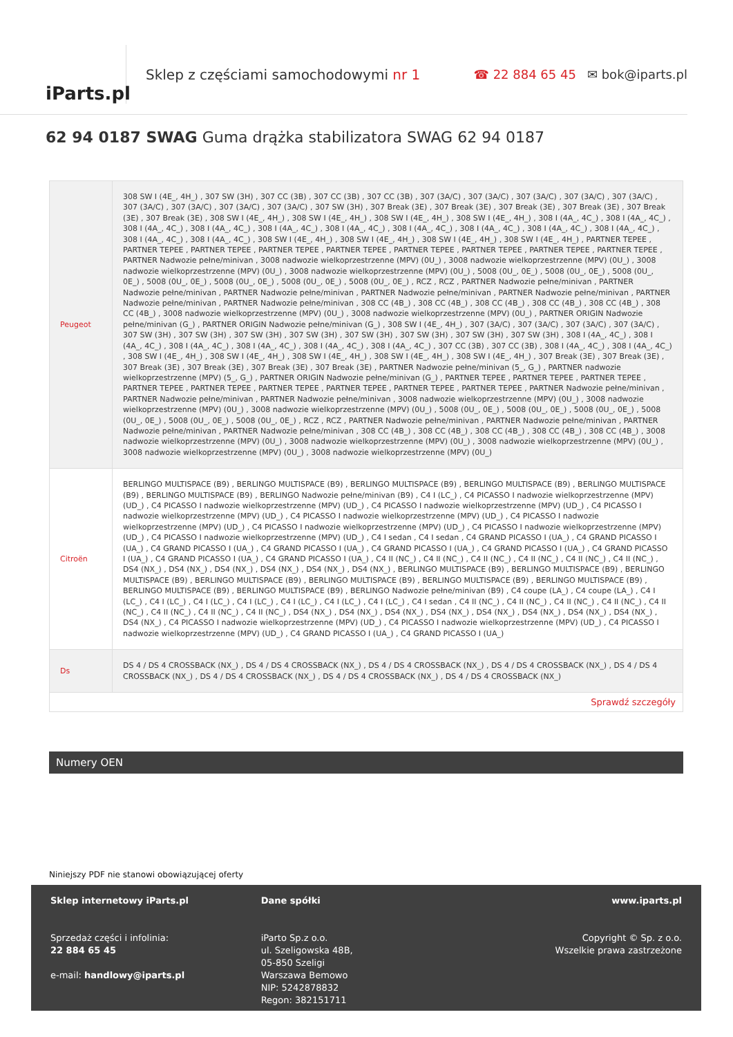iParts.pl
Sklep z częściami samochodowymi nr 1
☎ 22 884 65 45 ✉ bok@iparts.pl
62 94 0187 SWAG Guma drążka stabilizatora SWAG 62 94 0187
| Peugeot | 308 SW I (4E_, 4H_) , 307 SW (3H) , 307 CC (3B) , 307 CC (3B) , 307 CC (3B) , 307 (3A/C) , 307 (3A/C) , 307 (3A/C) , 307 (3A/C) , 307 (3A/C) , 307 (3A/C) , 307 (3A/C) , 307 (3A/C) , 307 (3A/C) , 307 SW (3H) , 307 Break (3E) , 307 Break (3E) , 307 Break (3E) , 307 Break (3E) , 307 Break (3E) , 307 Break (3E) , 308 SW I (4E_, 4H_) , 308 SW I (4E_, 4H_) , 308 SW I (4E_, 4H_) , 308 SW I (4E_, 4H_) , 308 I (4A_, 4C_) , 308 I (4A_, 4C_) , 308 I (4A_, 4C_) , 308 I (4A_, 4C_) , 308 I (4A_, 4C_) , 308 I (4A_, 4C_) , 308 I (4A_, 4C_) , 308 I (4A_, 4C_) , 308 I (4A_, 4C_) , 308 I (4A_, 4C_) , 308 I (4A_, 4C_) , 308 I (4A_, 4C_) , 308 SW I (4E_, 4H_) , 308 SW I (4E_, 4H_) , 308 SW I (4E_, 4H_) , 308 SW I (4E_, 4H_) , PARTNER TEPEE , PARTNER TEPEE , PARTNER TEPEE , PARTNER TEPEE , PARTNER TEPEE , PARTNER TEPEE , PARTNER TEPEE , PARTNER TEPEE , PARTNER TEPEE , PARTNER Nadwozie pełne/minivan , 3008 nadwozie wielkoprzestrzenne (MPV) (0U_) , 3008 nadwozie wielkoprzestrzenne (MPV) (0U_) , 3008 nadwozie wielkoprzestrzenne (MPV) (0U_) , 3008 nadwozie wielkoprzestrzenne (MPV) (0U_) , 5008 (0U_, 0E_) , 5008 (0U_, 0E_) , 5008 (0U_, 0E_) , 5008 (0U_, 0E_) , 5008 (0U_, 0E_) , 5008 (0U_, 0E_) , 5008 (0U_, 0E_) , RCZ , RCZ , PARTNER Nadwozie pełne/minivan , PARTNER Nadwozie pełne/minivan , PARTNER Nadwozie pełne/minivan , PARTNER Nadwozie pełne/minivan , PARTNER Nadwozie pełne/minivan , PARTNER Nadwozie pełne/minivan , PARTNER Nadwozie pełne/minivan , 308 CC (4B_) , 308 CC (4B_) , 308 CC (4B_) , 308 CC (4B_) , 308 CC (4B_) , 308 CC (4B_) , 3008 nadwozie wielkoprzestrzenne (MPV) (0U_) , 3008 nadwozie wielkoprzestrzenne (MPV) (0U_) , PARTNER ORIGIN Nadwozie pełne/minivan (G_) , PARTNER ORIGIN Nadwozie pełne/minivan (G_) , 308 SW I (4E_, 4H_) , 307 (3A/C) , 307 (3A/C) , 307 (3A/C) , 307 (3A/C) , 307 SW (3H) , 307 SW (3H) , 307 SW (3H) , 307 SW (3H) , 307 SW (3H) , 307 SW (3H) , 307 SW (3H) , 307 SW (3H) , 308 I (4A_, 4C_) , 308 I (4A_, 4C_) , 308 I (4A_, 4C_) , 308 I (4A_, 4C_) , 308 I (4A_, 4C_) , 308 I (4A_, 4C_) , 307 CC (3B) , 307 CC (3B) , 308 I (4A_, 4C_) , 308 I (4A_, 4C_) , 308 SW I (4E_, 4H_) , 308 SW I (4E_, 4H_) , 308 SW I (4E_, 4H_) , 308 SW I (4E_, 4H_) , 308 SW I (4E_, 4H_) , 307 Break (3E) , 307 Break (3E) , 307 Break (3E) , 307 Break (3E) , 307 Break (3E) , 307 Break (3E) , PARTNER Nadwozie pełne/minivan (5_, G_) , PARTNER nadwozie wielkoprzestrzenne (MPV) (5_, G_) , PARTNER ORIGIN Nadwozie pełne/minivan (G_) , PARTNER TEPEE , PARTNER TEPEE , PARTNER TEPEE , PARTNER TEPEE , PARTNER TEPEE , PARTNER TEPEE , PARTNER TEPEE , PARTNER TEPEE , PARTNER TEPEE , PARTNER Nadwozie pełne/minivan , PARTNER Nadwozie pełne/minivan , PARTNER Nadwozie pełne/minivan , 3008 nadwozie wielkoprzestrzenne (MPV) (0U_) , 3008 nadwozie wielkoprzestrzenne (MPV) (0U_) , 3008 nadwozie wielkoprzestrzenne (MPV) (0U_) , 5008 (0U_, 0E_) , 5008 (0U_, 0E_) , 5008 (0U_, 0E_) , 5008 (0U_, 0E_) , 5008 (0U_, 0E_) , 5008 (0U_, 0E_) , RCZ , RCZ , PARTNER Nadwozie pełne/minivan , PARTNER Nadwozie pełne/minivan , PARTNER Nadwozie pełne/minivan , PARTNER Nadwozie pełne/minivan , 308 CC (4B_) , 308 CC (4B_) , 308 CC (4B_) , 308 CC (4B_) , 308 CC (4B_) , 3008 nadwozie wielkoprzestrzenne (MPV) (0U_) , 3008 nadwozie wielkoprzestrzenne (MPV) (0U_) , 3008 nadwozie wielkoprzestrzenne (MPV) (0U_) , 3008 nadwozie wielkoprzestrzenne (MPV) (0U_) , 3008 nadwozie wielkoprzestrzenne (MPV) (0U_) |
| Citroën | BERLINGO MULTISPACE (B9) , BERLINGO MULTISPACE (B9) , BERLINGO MULTISPACE (B9) , BERLINGO MULTISPACE (B9) , BERLINGO MULTISPACE (B9) , BERLINGO MULTISPACE (B9) , BERLINGO Nadwozie pełne/minivan (B9) , C4 I (LC_) , C4 PICASSO I nadwozie wielkoprzestrzenne (MPV) (UD_) , C4 PICASSO I nadwozie wielkoprzestrzenne (MPV) (UD_) , C4 PICASSO I nadwozie wielkoprzestrzenne (MPV) (UD_) , C4 PICASSO I nadwozie wielkoprzestrzenne (MPV) (UD_) , C4 PICASSO I nadwozie wielkoprzestrzenne (MPV) (UD_) , C4 PICASSO I nadwozie wielkoprzestrzenne (MPV) (UD_) , C4 PICASSO I nadwozie wielkoprzestrzenne (MPV) (UD_) , C4 PICASSO I nadwozie wielkoprzestrzenne (MPV) (UD_) , C4 PICASSO I nadwozie wielkoprzestrzenne (MPV) (UD_) , C4 I sedan , C4 I sedan , C4 GRAND PICASSO I (UA_) , C4 GRAND PICASSO I (UA_) , C4 GRAND PICASSO I (UA_) , C4 GRAND PICASSO I (UA_) , C4 GRAND PICASSO I (UA_) , C4 GRAND PICASSO I (UA_) , C4 GRAND PICASSO I (UA_) , C4 GRAND PICASSO I (UA_) , C4 GRAND PICASSO I (UA_) , C4 II (NC_) , C4 II (NC_) , C4 II (NC_) , C4 II (NC_) , C4 II (NC_) , C4 II (NC_) , DS4 (NX_) , DS4 (NX_) , DS4 (NX_) , DS4 (NX_) , DS4 (NX_) , DS4 (NX_) , BERLINGO MULTISPACE (B9) , BERLINGO MULTISPACE (B9) , BERLINGO MULTISPACE (B9) , BERLINGO MULTISPACE (B9) , BERLINGO MULTISPACE (B9) , BERLINGO MULTISPACE (B9) , BERLINGO MULTISPACE (B9) , BERLINGO MULTISPACE (B9) , BERLINGO MULTISPACE (B9) , BERLINGO Nadwozie pełne/minivan (B9) , C4 coupe (LA_) , C4 coupe (LA_) , C4 I (LC_) , C4 I (LC_) , C4 I (LC_) , C4 I (LC_) , C4 I (LC_) , C4 I (LC_) , C4 I (LC_) , C4 I sedan , C4 II (NC_) , C4 II (NC_) , C4 II (NC_) , C4 II (NC_) , C4 II (NC_) , C4 II (NC_) , C4 II (NC_) , C4 II (NC_) , DS4 (NX_) , DS4 (NX_) , DS4 (NX_) , DS4 (NX_) , DS4 (NX_) , DS4 (NX_) , DS4 (NX_) , DS4 (NX_) , DS4 (NX_) , C4 PICASSO I nadwozie wielkoprzestrzenne (MPV) (UD_) , C4 PICASSO I nadwozie wielkoprzestrzenne (MPV) (UD_) , C4 PICASSO I nadwozie wielkoprzestrzenne (MPV) (UD_) , C4 GRAND PICASSO I (UA_) , C4 GRAND PICASSO I (UA_) |
| Ds | DS 4 / DS 4 CROSSBACK (NX_) , DS 4 / DS 4 CROSSBACK (NX_) , DS 4 / DS 4 CROSSBACK (NX_) , DS 4 / DS 4 CROSSBACK (NX_) , DS 4 / DS 4 CROSSBACK (NX_) , DS 4 / DS 4 CROSSBACK (NX_) , DS 4 / DS 4 CROSSBACK (NX_) , DS 4 / DS 4 CROSSBACK (NX_) |
| Sprawdź szczegóły | |
Numery OEN
Niniejszy PDF nie stanowi obowiązującej oferty
Sklep internetowy iParts.pl
Sprzedaż części i infolinia:
22 884 65 45
e-mail: handlowy@iparts.pl
Dane spółki
iParto Sp.z o.o.
ul. Szeligowska 48B,
05-850 Szeligi
Warszawa Bemowo
NIP: 5242878832
Regon: 382151711
www.iparts.pl
Copyright © Sp. z o.o.
Wszelkie prawa zastrzeżone